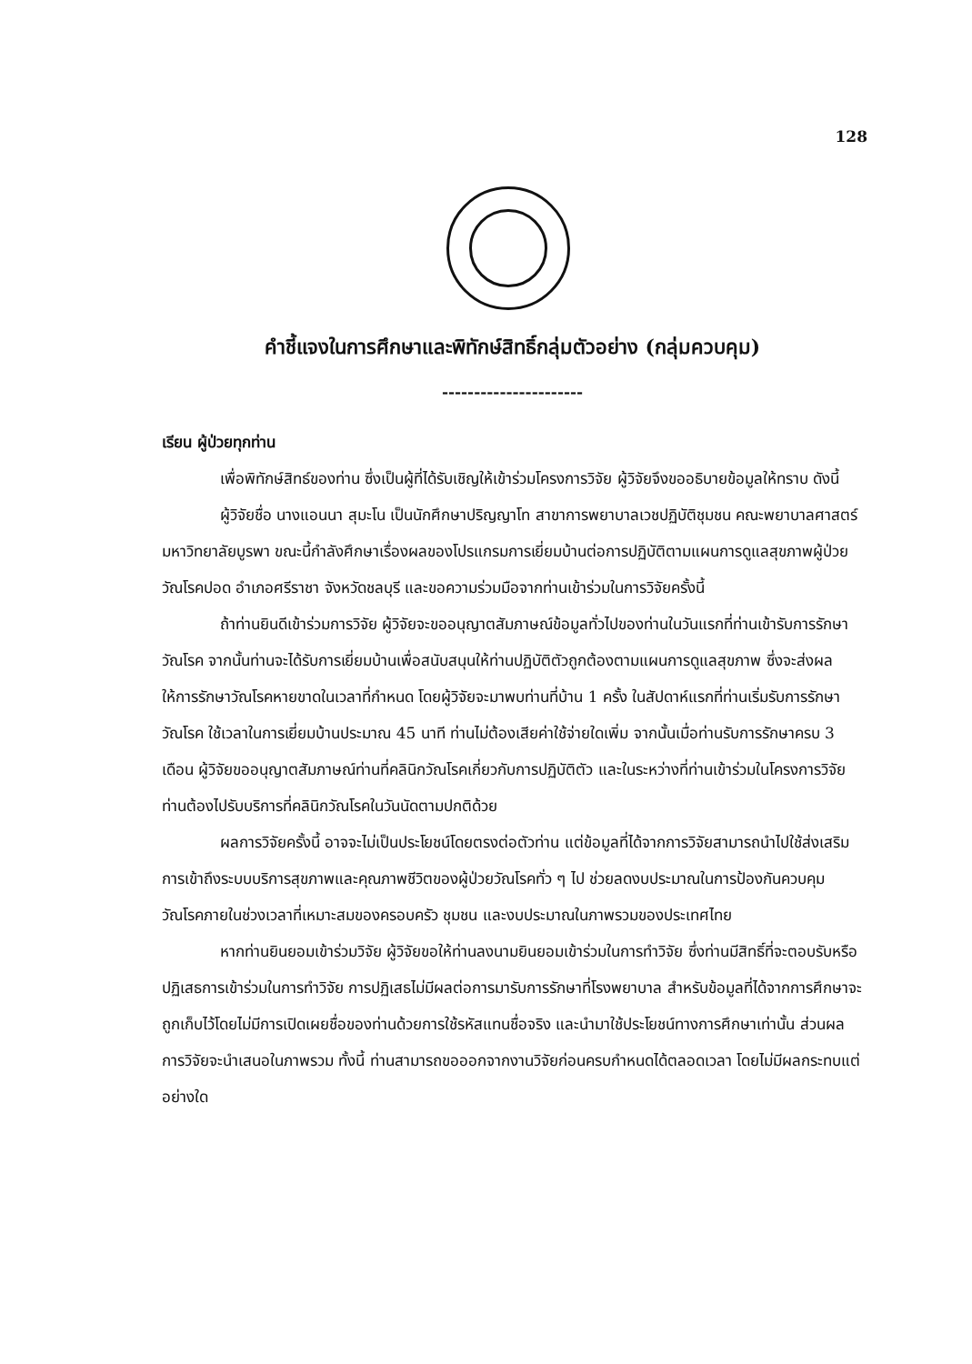128
คำชี้แจงในการศึกษาและพิทักษ์สิทธิ์กลุ่มตัวอย่าง (กลุ่มควบคุม)
----------------------
เรียน ผู้ป่วยทุกท่าน
เพื่อพิทักษ์สิทธ์ของท่าน ซึ่งเป็นผู้ที่ได้รับเชิญให้เข้าร่วมโครงการวิจัย ผู้วิจัยจึงขออธิบายข้อมูลให้ทราบ ดังนี้
ผู้วิจัยชื่อ นางแอนนา สุมะโน เป็นนักศึกษาปริญญาโท สาขาการพยาบาลเวชปฏิบัติชุมชน คณะพยาบาลศาสตร์ มหาวิทยาลัยบูรพา ขณะนี้กำลังศึกษาเรื่องผลของโปรแกรมการเยี่ยมบ้านต่อการปฏิบัติตามแผนการดูแลสุขภาพผู้ป่วยวัณโรคปอด อำเภอศรีราชา จังหวัดชลบุรี และขอความร่วมมือจากท่านเข้าร่วมในการวิจัยครั้งนี้
ถ้าท่านยินดีเข้าร่วมการวิจัย ผู้วิจัยจะขออนุญาตสัมภาษณ์ข้อมูลทั่วไปของท่านในวันแรกที่ท่านเข้ารับการรักษาวัณโรค จากนั้นท่านจะได้รับการเยี่ยมบ้านเพื่อสนับสนุนให้ท่านปฏิบัติตัวถูกต้องตามแผนการดูแลสุขภาพ ซึ่งจะส่งผลให้การรักษาวัณโรคหายขาดในเวลาที่กำหนด โดยผู้วิจัยจะมาพบท่านที่บ้าน 1 ครั้ง ในสัปดาห์แรกที่ท่านเริ่มรับการรักษาวัณโรค ใช้เวลาในการเยี่ยมบ้านประมาณ 45 นาที ท่านไม่ต้องเสียค่าใช้จ่ายใดเพิ่ม จากนั้นเมื่อท่านรับการรักษาครบ 3 เดือน ผู้วิจัยขออนุญาตสัมภาษณ์ท่านที่คลินิกวัณโรคเกี่ยวกับการปฏิบัติตัว และในระหว่างที่ท่านเข้าร่วมในโครงการวิจัย ท่านต้องไปรับบริการที่คลินิกวัณโรคในวันนัดตามปกติด้วย
ผลการวิจัยครั้งนี้ อาจจะไม่เป็นประโยชน์โดยตรงต่อตัวท่าน แต่ข้อมูลที่ได้จากการวิจัยสามารถนำไปใช้ส่งเสริมการเข้าถึงระบบบริการสุขภาพและคุณภาพชีวิตของผู้ป่วยวัณโรคทั่ว ๆ ไป ช่วยลดงบประมาณในการป้องกันควบคุมวัณโรคภายในช่วงเวลาที่เหมาะสมของครอบครัว ชุมชน และงบประมาณในภาพรวมของประเทศไทย
หากท่านยินยอมเข้าร่วมวิจัย ผู้วิจัยขอให้ท่านลงนามยินยอมเข้าร่วมในการทำวิจัย ซึ่งท่านมีสิทธิ์ที่จะตอบรับหรือปฏิเสธการเข้าร่วมในการทำวิจัย การปฏิเสธไม่มีผลต่อการมารับการรักษาที่โรงพยาบาล สำหรับข้อมูลที่ได้จากการศึกษาจะถูกเก็บไว้โดยไม่มีการเปิดเผยชื่อของท่านด้วยการใช้รหัสแทนชื่อจริง และนำมาใช้ประโยชน์ทางการศึกษาเท่านั้น ส่วนผลการวิจัยจะนำเสนอในภาพรวม ทั้งนี้ ท่านสามารถขอออกจากงานวิจัยก่อนครบกำหนดได้ตลอดเวลา โดยไม่มีผลกระทบแต่อย่างใด